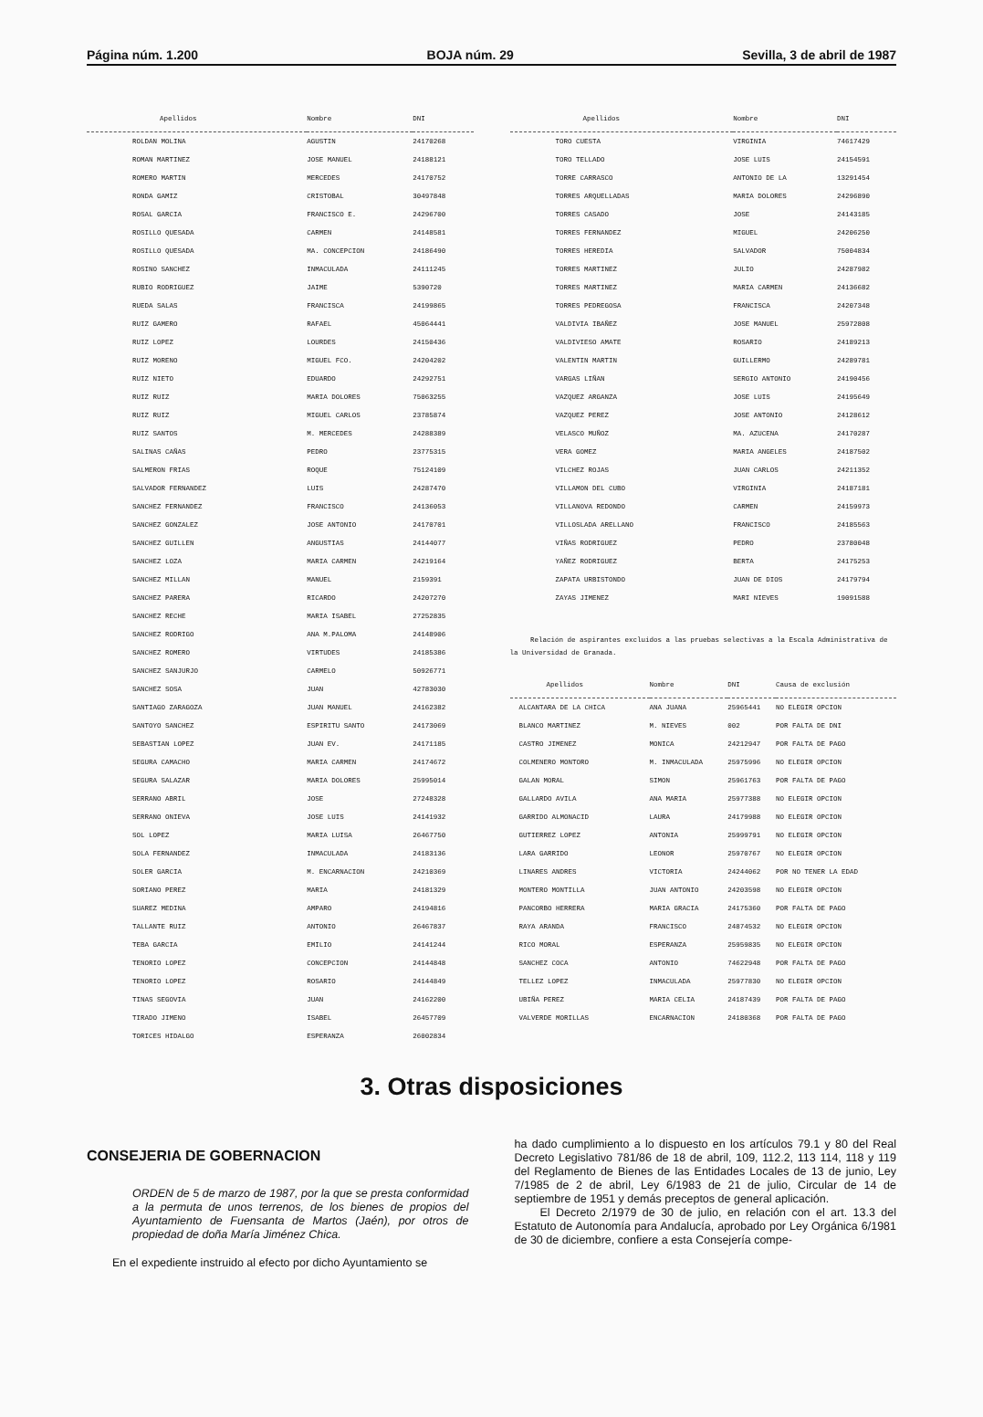Página núm. 1.200 BOJA núm. 29 Sevilla, 3 de abril de 1987
| Apellidos | Nombre | DNI |
| --- | --- | --- |
| ROLDAN MOLINA | AGUSTIN | 24170268 |
| ROMAN MARTINEZ | JOSE MANUEL | 24188121 |
| ROMERO MARTIN | MERCEDES | 24170752 |
| RONDA GAMIZ | CRISTOBAL | 30497848 |
| ROSAL GARCIA | FRANCISCO E. | 24296700 |
| ROSILLO QUESADA | CARMEN | 24148581 |
| ROSILLO QUESADA | MA. CONCEPCION | 24186490 |
| ROSINO SANCHEZ | INMACULADA | 24111245 |
| RUBIO RODRIGUEZ | JAIME | 5390720 |
| RUEDA SALAS | FRANCISCA | 24199865 |
| RUIZ GAMERO | RAFAEL | 45064441 |
| RUIZ LOPEZ | LOURDES | 24150436 |
| RUIZ MORENO | MIGUEL FCO. | 24204202 |
| RUIZ NIETO | EDUARDO | 24292751 |
| RUIZ RUIZ | MARIA DOLORES | 75063255 |
| RUIZ RUIZ | MIGUEL CARLOS | 23785874 |
| RUIZ SANTOS | M. MERCEDES | 24288389 |
| SALINAS CAÑAS | PEDRO | 23775315 |
| SALMERON FRIAS | ROQUE | 75124109 |
| SALVADOR FERNANDEZ | LUIS | 24287470 |
| SANCHEZ FERNANDEZ | FRANCISCO | 24136053 |
| SANCHEZ GONZALEZ | JOSE ANTONIO | 24170701 |
| SANCHEZ GUILLEN | ANGUSTIAS | 24144077 |
| SANCHEZ LOZA | MARIA CARMEN | 24219164 |
| SANCHEZ MILLAN | MANUEL | 2159391 |
| SANCHEZ PARERA | RICARDO | 24207270 |
| SANCHEZ RECHE | MARIA ISABEL | 27252835 |
| SANCHEZ RODRIGO | ANA M.PALOMA | 24148906 |
| SANCHEZ ROMERO | VIRTUDES | 24185386 |
| SANCHEZ SANJURJO | CARMELO | 50926771 |
| SANCHEZ SOSA | JUAN | 42783030 |
| SANTIAGO ZARAGOZA | JUAN MANUEL | 24162382 |
| SANTOYO SANCHEZ | ESPIRITU SANTO | 24173069 |
| SEBASTIAN LOPEZ | JUAN EV. | 24171185 |
| SEGURA CAMACHO | MARIA CARMEN | 24174672 |
| SEGURA SALAZAR | MARIA DOLORES | 25995014 |
| SERRANO ABRIL | JOSE | 27248328 |
| SERRANO ONIEVA | JOSE LUIS | 24141932 |
| SOL LOPEZ | MARIA LUISA | 26467750 |
| SOLA FERNANDEZ | INMACULADA | 24183136 |
| SOLER GARCIA | M. ENCARNACION | 24210369 |
| SORIANO PEREZ | MARIA | 24181329 |
| SUAREZ MEDINA | AMPARO | 24194816 |
| TALLANTE RUIZ | ANTONIO | 26467837 |
| TEBA GARCIA | EMILIO | 24141244 |
| TENORIO LOPEZ | CONCEPCION | 24144848 |
| TENORIO LOPEZ | ROSARIO | 24144849 |
| TINAS SEGOVIA | JUAN | 24162200 |
| TIRADO JIMENO | ISABEL | 26457709 |
| TORICES HIDALGO | ESPERANZA | 26002834 |
| Apellidos | Nombre | DNI |
| --- | --- | --- |
| TORO CUESTA | VIRGINIA | 74617429 |
| TORO TELLADO | JOSE LUIS | 24154591 |
| TORRE CARRASCO | ANTONIO DE LA | 13291454 |
| TORRES ARQUELLADAS | MARIA DOLORES | 24296890 |
| TORRES CASADO | JOSE | 24143185 |
| TORRES FERNANDEZ | MIGUEL | 24206250 |
| TORRES HEREDIA | SALVADOR | 75004834 |
| TORRES MARTINEZ | JULIO | 24287982 |
| TORRES MARTINEZ | MARIA CARMEN | 24136682 |
| TORRES PEDREGOSA | FRANCISCA | 24207348 |
| VALDIVIA IBAÑEZ | JOSE MANUEL | 25972808 |
| VALDIVIESO AMATE | ROSARIO | 24189213 |
| VALENTIN MARTIN | GUILLERMO | 24289781 |
| VARGAS LIÑAN | SERGIO ANTONIO | 24190456 |
| VAZQUEZ ARGANZA | JOSE LUIS | 24195649 |
| VAZQUEZ PEREZ | JOSE ANTONIO | 24128612 |
| VELASCO MUÑOZ | MA. AZUCENA | 24170287 |
| VERA GOMEZ | MARIA ANGELES | 24187502 |
| VILCHEZ ROJAS | JUAN CARLOS | 24211352 |
| VILLAMON DEL CUBO | VIRGINIA | 24187181 |
| VILLANOVA REDONDO | CARMEN | 24159973 |
| VILLOSLADA ARELLANO | FRANCISCO | 24185563 |
| VIÑAS RODRIGUEZ | PEDRO | 23780048 |
| YAÑEZ RODRIGUEZ | BERTA | 24175253 |
| ZAPATA URBISTONDO | JUAN DE DIOS | 24179794 |
| ZAYAS JIMENEZ | MARI NIEVES | 19091588 |
Relación de aspirantes excluidos a las pruebas selectivas a la Escala Administrativa de la Universidad de Granada.
| Apellidos | Nombre | DNI | Causa de exclusión |
| --- | --- | --- | --- |
| ALCANTARA DE LA CHICA | ANA JUANA | 25965441 | NO ELEGIR OPCION |
| BLANCO MARTINEZ | M. NIEVES | 002 | POR FALTA DE DNI |
| CASTRO JIMENEZ | MONICA | 24212947 | POR FALTA DE PAGO |
| COLMENERO MONTORO | M. INMACULADA | 25975996 | NO ELEGIR OPCION |
| GALAN MORAL | SIMON | 25961763 | POR FALTA DE PAGO |
| GALLARDO AVILA | ANA MARIA | 25977388 | NO ELEGIR OPCION |
| GARRIDO ALMONACID | LAURA | 24179988 | NO ELEGIR OPCION |
| GUTIERREZ LOPEZ | ANTONIA | 25999791 | NO ELEGIR OPCION |
| LARA GARRIDO | LEONOR | 25970767 | NO ELEGIR OPCION |
| LINARES ANDRES | VICTORIA | 24244062 | POR NO TENER LA EDAD |
| MONTERO MONTILLA | JUAN ANTONIO | 24203598 | NO ELEGIR OPCION |
| PANCORBO HERRERA | MARIA GRACIA | 24175360 | POR FALTA DE PAGO |
| RAYA ARANDA | FRANCISCO | 24874532 | NO ELEGIR OPCION |
| RICO MORAL | ESPERANZA | 25959835 | NO ELEGIR OPCION |
| SANCHEZ COCA | ANTONIO | 74622948 | POR FALTA DE PAGO |
| TELLEZ LOPEZ | INMACULADA | 25977830 | NO ELEGIR OPCION |
| UBIÑA PEREZ | MARIA CELIA | 24187439 | POR FALTA DE PAGO |
| VALVERDE MORILLAS | ENCARNACION | 24180368 | POR FALTA DE PAGO |
3. Otras disposiciones
CONSEJERIA DE GOBERNACION
ORDEN de 5 de marzo de 1987, por la que se presta conformidad a la permuta de unos terrenos, de los bienes de propios del Ayuntamiento de Fuensanta de Martos (Jaén), por otros de propiedad de doña María Jiménez Chica.
En el expediente instruido al efecto por dicho Ayuntamiento se
ha dado cumplimiento a lo dispuesto en los artículos 79.1 y 80 del Real Decreto Legislativo 781/86 de 18 de abril, 109, 112.2, 113 114, 118 y 119 del Reglamento de Bienes de las Entidades Locales de 13 de junio, Ley 7/1985 de 2 de abril, Ley 6/1983 de 21 de julio, Circular de 14 de septiembre de 1951 y demás preceptos de general aplicación.
El Decreto 2/1979 de 30 de julio, en relación con el art. 13.3 del Estatuto de Autonomía para Andalucía, aprobado por Ley Orgánica 6/1981 de 30 de diciembre, confiere a esta Consejería compe-